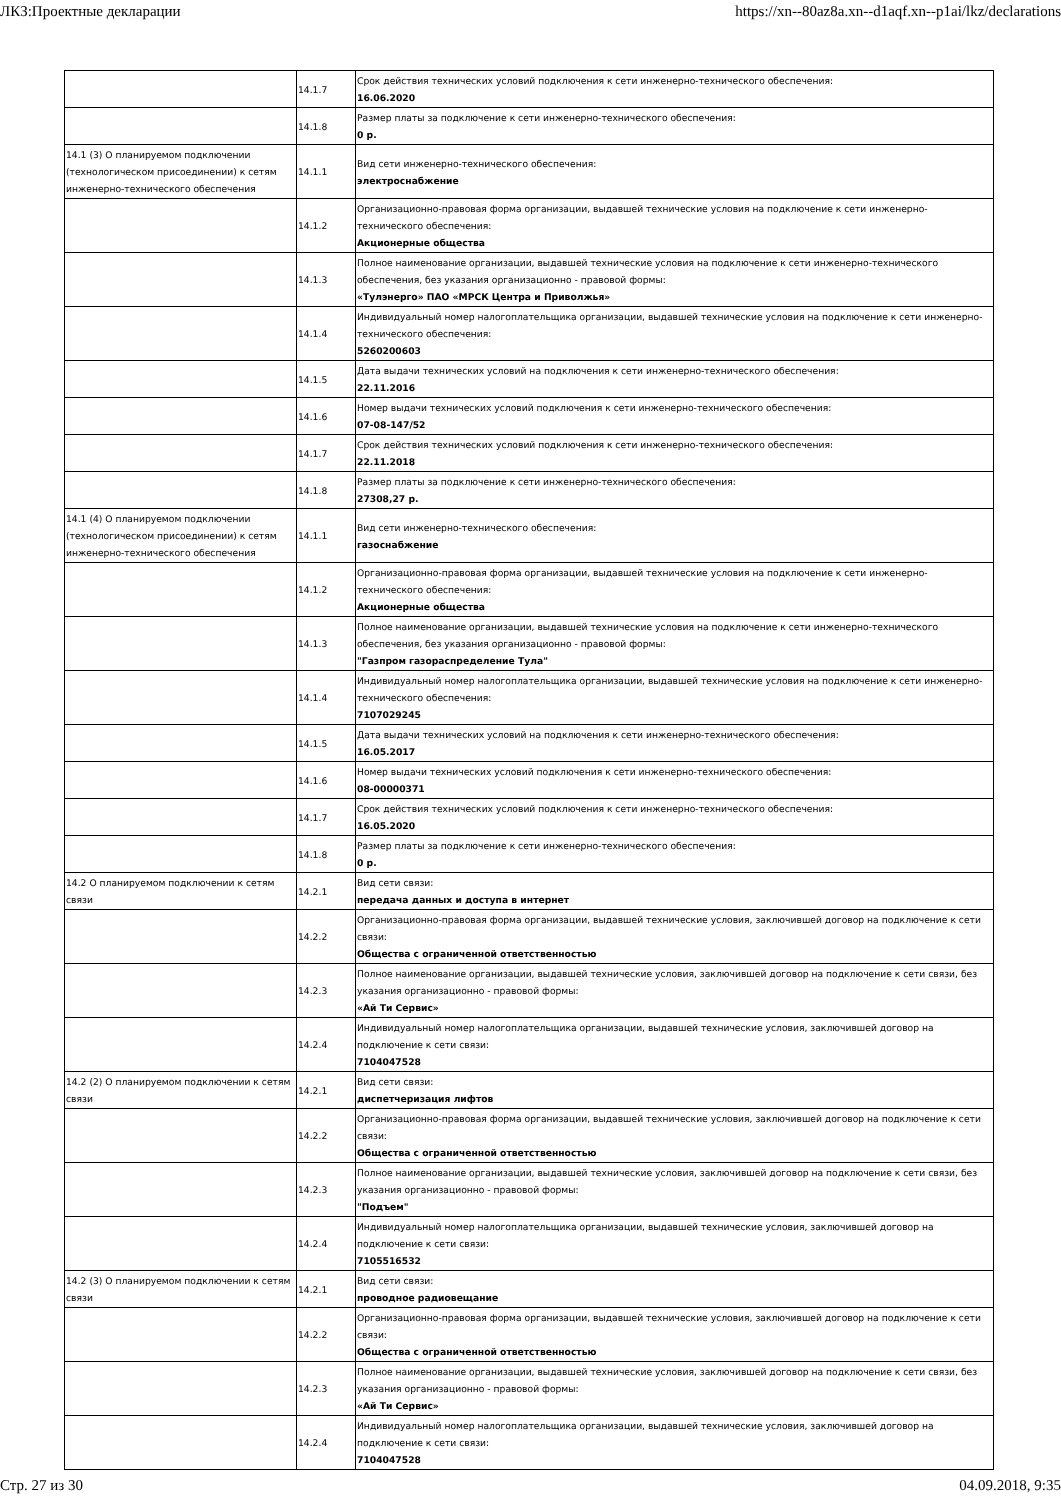ЛКЗ:Проектные декларации https://xn--80az8a.xn--d1aqf.xn--p1ai/lkz/declarations
| | 14.1.7 | Срок действия технических условий подключения к сети инженерно-технического обеспечения: 16.06.2020 |
| | 14.1.8 | Размер платы за подключение к сети инженерно-технического обеспечения: 0 р. |
| 14.1 (3) О планируемом подключении (технологическом присоединении) к сетям инженерно-технического обеспечения | 14.1.1 | Вид сети инженерно-технического обеспечения: электроснабжение |
| | 14.1.2 | Организационно-правовая форма организации, выдавшей технические условия на подключение к сети инженерно-технического обеспечения: Акционерные общества |
| | 14.1.3 | Полное наименование организации, выдавшей технические условия на подключение к сети инженерно-технического обеспечения, без указания организационно - правовой формы: «Тулэнерго» ПАО «МРСК Центра и Приволжья» |
| | 14.1.4 | Индивидуальный номер налогоплательщика организации, выдавшей технические условия на подключение к сети инженерно-технического обеспечения: 5260200603 |
| | 14.1.5 | Дата выдачи технических условий на подключения к сети инженерно-технического обеспечения: 22.11.2016 |
| | 14.1.6 | Номер выдачи технических условий подключения к сети инженерно-технического обеспечения: 07-08-147/52 |
| | 14.1.7 | Срок действия технических условий подключения к сети инженерно-технического обеспечения: 22.11.2018 |
| | 14.1.8 | Размер платы за подключение к сети инженерно-технического обеспечения: 27308,27 р. |
| 14.1 (4) О планируемом подключении (технологическом присоединении) к сетям инженерно-технического обеспечения | 14.1.1 | Вид сети инженерно-технического обеспечения: газоснабжение |
| | 14.1.2 | Организационно-правовая форма организации, выдавшей технические условия на подключение к сети инженерно-технического обеспечения: Акционерные общества |
| | 14.1.3 | Полное наименование организации, выдавшей технические условия на подключение к сети инженерно-технического обеспечения, без указания организационно - правовой формы: "Газпром газораспределение Тула" |
| | 14.1.4 | Индивидуальный номер налогоплательщика организации, выдавшей технические условия на подключение к сети инженерно-технического обеспечения: 7107029245 |
| | 14.1.5 | Дата выдачи технических условий на подключения к сети инженерно-технического обеспечения: 16.05.2017 |
| | 14.1.6 | Номер выдачи технических условий подключения к сети инженерно-технического обеспечения: 08-00000371 |
| | 14.1.7 | Срок действия технических условий подключения к сети инженерно-технического обеспечения: 16.05.2020 |
| | 14.1.8 | Размер платы за подключение к сети инженерно-технического обеспечения: 0 р. |
| 14.2 О планируемом подключении к сетям связи | 14.2.1 | Вид сети связи: передача данных и доступа в интернет |
| | 14.2.2 | Организационно-правовая форма организации, выдавшей технические условия, заключившей договор на подключение к сети связи: Общества с ограниченной ответственностью |
| | 14.2.3 | Полное наименование организации, выдавшей технические условия, заключившей договор на подключение к сети связи, без указания организационно - правовой формы: «Ай Ти Сервис» |
| | 14.2.4 | Индивидуальный номер налогоплательщика организации, выдавшей технические условия, заключившей договор на подключение к сети связи: 7104047528 |
| 14.2 (2) О планируемом подключении к сетям связи | 14.2.1 | Вид сети связи: диспетчеризация лифтов |
| | 14.2.2 | Организационно-правовая форма организации, выдавшей технические условия, заключившей договор на подключение к сети связи: Общества с ограниченной ответственностью |
| | 14.2.3 | Полное наименование организации, выдавшей технические условия, заключившей договор на подключение к сети связи, без указания организационно - правовой формы: "Подъем" |
| | 14.2.4 | Индивидуальный номер налогоплательщика организации, выдавшей технические условия, заключившей договор на подключение к сети связи: 7105516532 |
| 14.2 (3) О планируемом подключении к сетям связи | 14.2.1 | Вид сети связи: проводное радиовещание |
| | 14.2.2 | Организационно-правовая форма организации, выдавшей технические условия, заключившей договор на подключение к сети связи: Общества с ограниченной ответственностью |
| | 14.2.3 | Полное наименование организации, выдавшей технические условия, заключившей договор на подключение к сети связи, без указания организационно - правовой формы: «Ай Ти Сервис» |
| | 14.2.4 | Индивидуальный номер налогоплательщика организации, выдавшей технические условия, заключившей договор на подключение к сети связи: 7104047528 |
Стр. 27 из 30 04.09.2018, 9:35